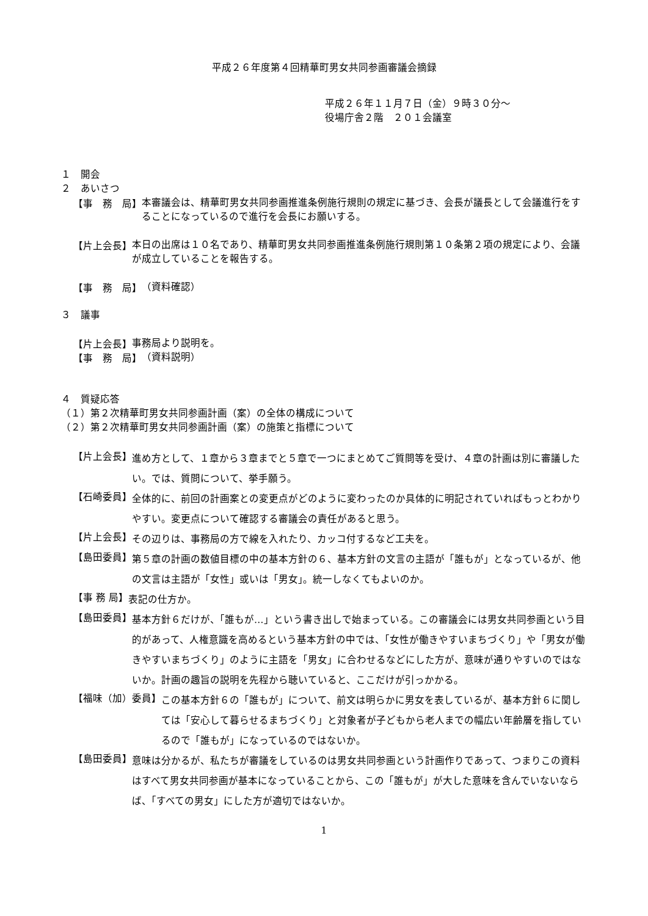平成２６年度第４回精華町男女共同参画審議会摘録
平成２６年１１月７日（金）９時３０分～
役場庁舎２階　２０１会議室
１　開会
２　あいさつ
【事　務　局】
本審議会は、精華町男女共同参画推進条例施行規則の規定に基づき、会長が議長として会議進行をすることになっているので進行を会長にお願いする。
【片上会長】
本日の出席は１０名であり、精華町男女共同参画推進条例施行規則第１０条第２項の規定により、会議が成立していることを報告する。
【事　務　局】
（資料確認）
３　議事
【片上会長】
事務局より説明を。
【事　務　局】
（資料説明）
４　質疑応答
（１）第２次精華町男女共同参画計画（案）の全体の構成について
（２）第２次精華町男女共同参画計画（案）の施策と指標について
【片上会長】
進め方として、１章から３章までと５章で一つにまとめてご質問等を受け、４章の計画は別に審議したい。では、質問について、挙手願う。
【石崎委員】
全体的に、前回の計画案との変更点がどのように変わったのか具体的に明記されていればもっとわかりやすい。変更点について確認する審議会の責任があると思う。
【片上会長】
その辺りは、事務局の方で線を入れたり、カッコ付するなど工夫を。
【島田委員】
第５章の計画の数値目標の中の基本方針の６、基本方針の文言の主語が「誰もが」となっているが、他の文言は主語が「女性」或いは「男女」。統一しなくてもよいのか。
【事 務 局】
表記の仕方か。
【島田委員】
基本方針６だけが、「誰もが…」という書き出しで始まっている。この審議会には男女共同参画という目的があって、人権意識を高めるという基本方針の中では、「女性が働きやすいまちづくり」や「男女が働きやすいまちづくり」のように主語を「男女」に合わせるなどにした方が、意味が通りやすいのではないか。計画の趣旨の説明を先程から聴いていると、ここだけが引っかかる。
【福味（加）委員】
この基本方針６の「誰もが」について、前文は明らかに男女を表しているが、基本方針６に関しては「安心して暮らせるまちづくり」と対象者が子どもから老人までの幅広い年齢層を指しているので「誰もが」になっているのではないか。
【島田委員】
意味は分かるが、私たちが審議をしているのは男女共同参画という計画作りであって、つまりこの資料はすべて男女共同参画が基本になっていることから、この「誰もが」が大した意味を含んでいないならば、「すべての男女」にした方が適切ではないか。
1